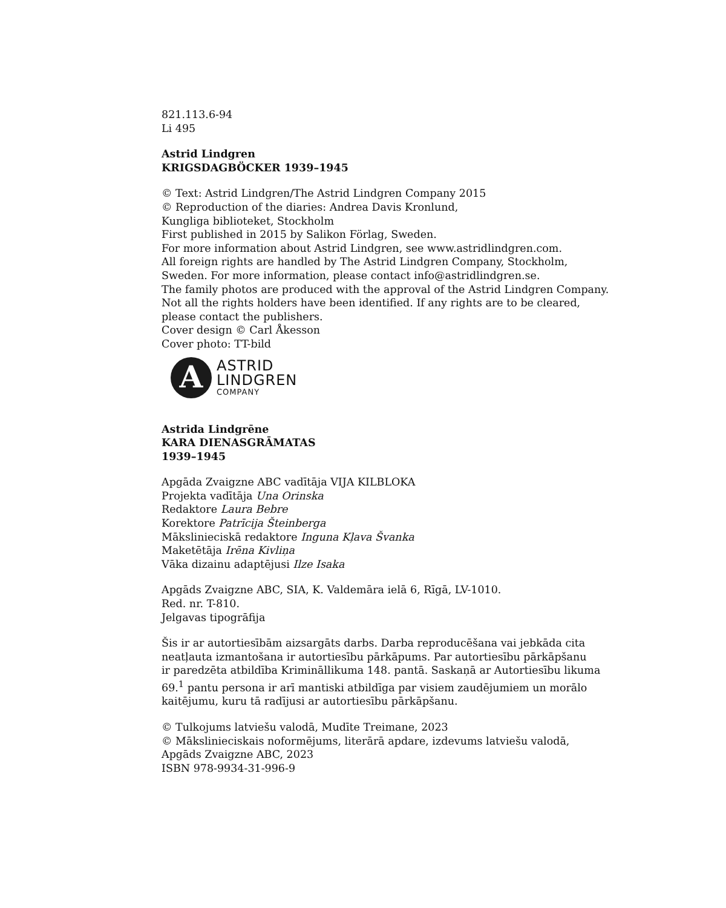821.113.6-94
Li 495
Astrid Lindgren
KRIGSDAGBÖCKER 1939–1945
© Text: Astrid Lindgren/The Astrid Lindgren Company 2015
© Reproduction of the diaries: Andrea Davis Kronlund,
Kungliga biblioteket, Stockholm
First published in 2015 by Salikon Förlag, Sweden.
For more information about Astrid Lindgren, see www.astridlindgren.com.
All foreign rights are handled by The Astrid Lindgren Company, Stockholm,
Sweden. For more information, please contact info@astridlindgren.se.
The family photos are produced with the approval of the Astrid Lindgren Company.
Not all the rights holders have been identified. If any rights are to be cleared,
please contact the publishers.
Cover design © Carl Åkesson
Cover photo: TT-bild
A
ASTRID
LINDGREN
COMPANY
Astrida Lindgrēne
KARA DIENASGRĀMATAS
1939–1945
Apgāda Zvaigzne ABC vadītāja VIJA KILBLOKA
Projekta vadītāja Una Orinska
Redaktore Laura Bebre
Korektore Patrīcija Šteinberga
Mākslinieciskā redaktore Inguna Kļava Švanka
Maketētāja Irēna Kivliņa
Vāka dizainu adaptējusi Ilze Isaka
Apgāds Zvaigzne ABC, SIA, K. Valdemāra ielā 6, Rīgā, LV-1010.
Red. nr. T-810.
Jelgavas tipogrāfija
Šis ir ar autortiesībām aizsargāts darbs. Darba reproducēšana vai jebkāda cita
neatļauta izmantošana ir autortiesību pārkāpums. Par autortiesību pārkāpšanu
ir paredzēta atbildība Krimināllikuma 148. pantā. Saskaņā ar Autortiesību likuma
69.<sup>1</sup> pantu persona ir arī mantiski atbildīga par visiem zaudējumiem un morālo
kaitējumu, kuru tā radījusi ar autortiesību pārkāpšanu.
© Tulkojums latviešu valodā, Mudīte Treimane, 2023
© Mākslinieciskais noformējums, literārā apdare, izdevums latviešu valodā,
Apgāds Zvaigzne ABC, 2023
ISBN 978-9934-31-996-9